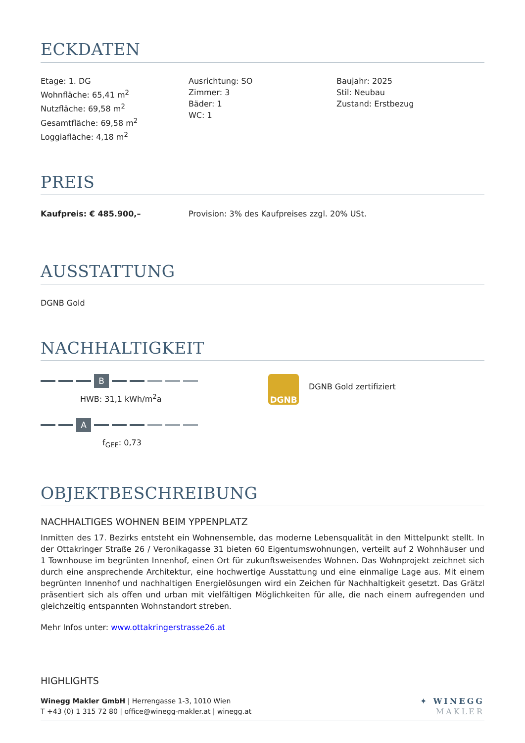ECKDATEN
Etage: 1. DG
Wohnfläche: 65,41 m<sup>2</sup>
Nutzfläche: 69,58 m<sup>2</sup>
Gesamtfläche: 69,58 m<sup>2</sup>
Loggiafläche: 4,18 m<sup>2</sup>
Ausrichtung: SO
Zimmer: 3
Bäder: 1
WC: 1
Baujahr: 2025
Stil: Neubau
Zustand: Erstbezug
PREIS
Kaufpreis: € 485.900,– Provision: 3% des Kaufpreises zzgl. 20% USt.
AUSSTATTUNG
DGNB Gold
NACHHALTIGKEIT
B
HWB: 31,1 kWh/m<sup>2</sup>a
A
f<sub>GEE</sub>: 0,73
DGNB
DGNB Gold zertifiziert
OBJEKTBESCHREIBUNG
NACHHALTIGES WOHNEN BEIM YPPENPLATZ
Inmitten des 17. Bezirks entsteht ein Wohnensemble, das moderne Lebensqualität in den Mittelpunkt stellt. In der Ottakringer Straße 26 / Veronikagasse 31 bieten 60 Eigentumswohnungen, verteilt auf 2 Wohnhäuser und 1 Townhouse im begrünten Innenhof, einen Ort für zukunftsweisendes Wohnen. Das Wohnprojekt zeichnet sich durch eine ansprechende Architektur, eine hochwertige Ausstattung und eine einmalige Lage aus. Mit einem begrünten Innenhof und nachhaltigen Energielösungen wird ein Zeichen für Nachhaltigkeit gesetzt. Das Grätzl präsentiert sich als offen und urban mit vielfältigen Möglichkeiten für alle, die nach einem aufregenden und gleichzeitig entspannten Wohnstandort streben.
Mehr Infos unter: www.ottakringerstrasse26.at
HIGHLIGHTS
Winegg Makler GmbH | Herrengasse 1-3, 1010 Wien
T +43 (0) 1 315 72 80 | office@winegg-makler.at | winegg.at
✦ WINEGG
MAKLER